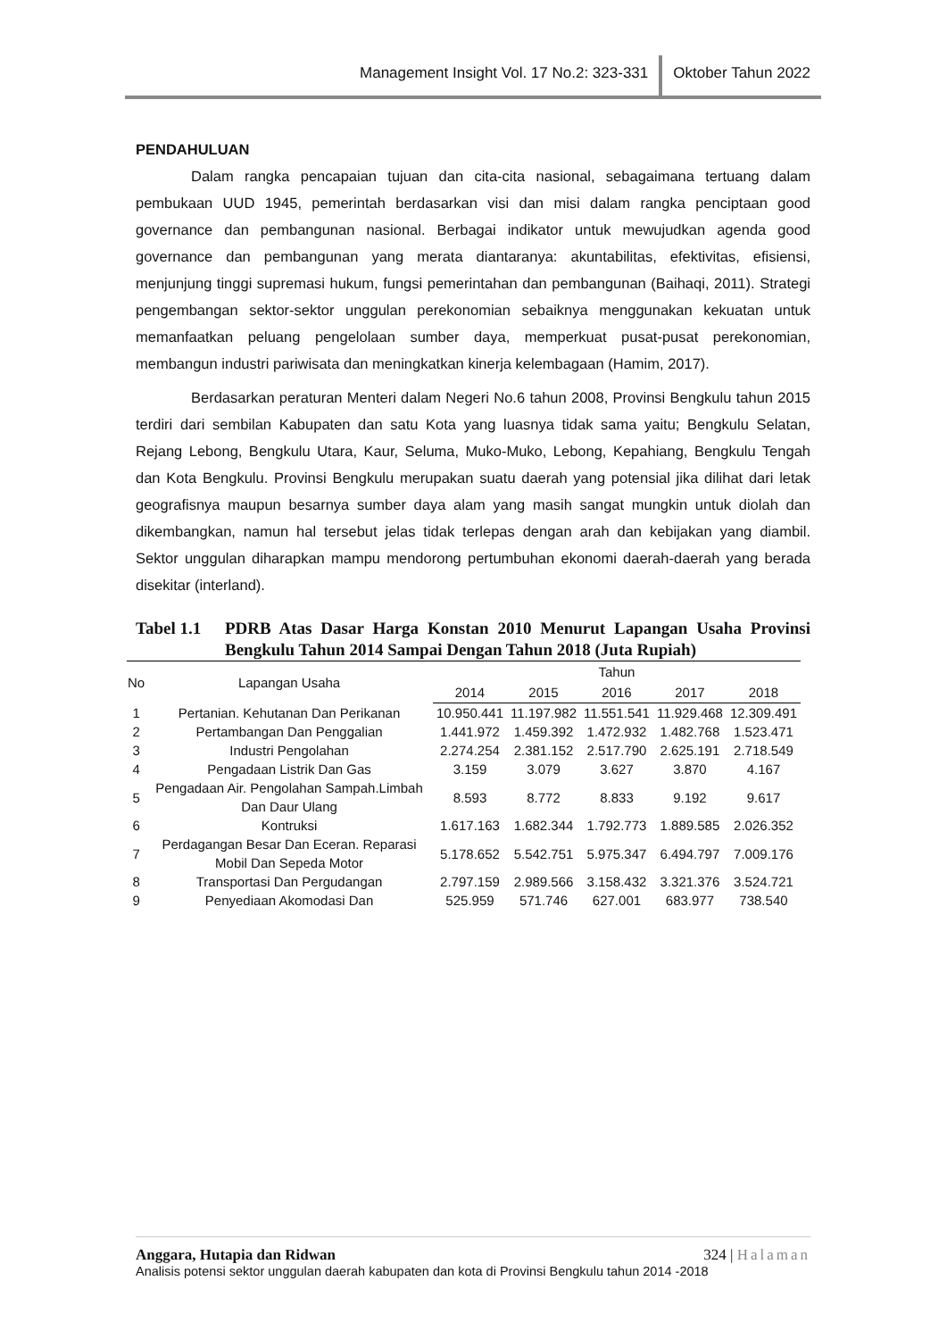Management Insight Vol. 17 No.2: 323-331 Oktober Tahun 2022
PENDAHULUAN
Dalam rangka pencapaian tujuan dan cita-cita nasional, sebagaimana tertuang dalam pembukaan UUD 1945, pemerintah berdasarkan visi dan misi dalam rangka penciptaan good governance dan pembangunan nasional. Berbagai indikator untuk mewujudkan agenda good governance dan pembangunan yang merata diantaranya: akuntabilitas, efektivitas, efisiensi, menjunjung tinggi supremasi hukum, fungsi pemerintahan dan pembangunan (Baihaqi, 2011). Strategi pengembangan sektor-sektor unggulan perekonomian sebaiknya menggunakan kekuatan untuk memanfaatkan peluang pengelolaan sumber daya, memperkuat pusat-pusat perekonomian, membangun industri pariwisata dan meningkatkan kinerja kelembagaan (Hamim, 2017).
Berdasarkan peraturan Menteri dalam Negeri No.6 tahun 2008, Provinsi Bengkulu tahun 2015 terdiri dari sembilan Kabupaten dan satu Kota yang luasnya tidak sama yaitu; Bengkulu Selatan, Rejang Lebong, Bengkulu Utara, Kaur, Seluma, Muko-Muko, Lebong, Kepahiang, Bengkulu Tengah dan Kota Bengkulu. Provinsi Bengkulu merupakan suatu daerah yang potensial jika dilihat dari letak geografisnya maupun besarnya sumber daya alam yang masih sangat mungkin untuk diolah dan dikembangkan, namun hal tersebut jelas tidak terlepas dengan arah dan kebijakan yang diambil. Sektor unggulan diharapkan mampu mendorong pertumbuhan ekonomi daerah-daerah yang berada disekitar (interland).
Tabel 1.1
PDRB Atas Dasar Harga Konstan 2010 Menurut Lapangan Usaha Provinsi Bengkulu Tahun 2014 Sampai Dengan Tahun 2018 (Juta Rupiah)
| No | Lapangan Usaha | Tahun | | | | |
| --- | --- | --- | --- | --- | --- | --- |
| | | 2014 | 2015 | 2016 | 2017 | 2018 |
| 1 | Pertanian. Kehutanan Dan Perikanan | 10.950.441 | 11.197.982 | 11.551.541 | 11.929.468 | 12.309.491 |
| 2 | Pertambangan Dan Penggalian | 1.441.972 | 1.459.392 | 1.472.932 | 1.482.768 | 1.523.471 |
| 3 | Industri Pengolahan | 2.274.254 | 2.381.152 | 2.517.790 | 2.625.191 | 2.718.549 |
| 4 | Pengadaan Listrik Dan Gas | 3.159 | 3.079 | 3.627 | 3.870 | 4.167 |
| 5 | Pengadaan Air. Pengolahan Sampah.Limbah Dan Daur Ulang | 8.593 | 8.772 | 8.833 | 9.192 | 9.617 |
| 6 | Kontruksi | 1.617.163 | 1.682.344 | 1.792.773 | 1.889.585 | 2.026.352 |
| 7 | Perdagangan Besar Dan Eceran. Reparasi Mobil Dan Sepeda Motor | 5.178.652 | 5.542.751 | 5.975.347 | 6.494.797 | 7.009.176 |
| 8 | Transportasi Dan Pergudangan | 2.797.159 | 2.989.566 | 3.158.432 | 3.321.376 | 3.524.721 |
| 9 | Penyediaan Akomodasi Dan | 525.959 | 571.746 | 627.001 | 683.977 | 738.540 |
Anggara, Hutapia dan Ridwan 324 | Halaman
Analisis potensi sektor unggulan daerah kabupaten dan kota di Provinsi Bengkulu tahun 2014 -2018